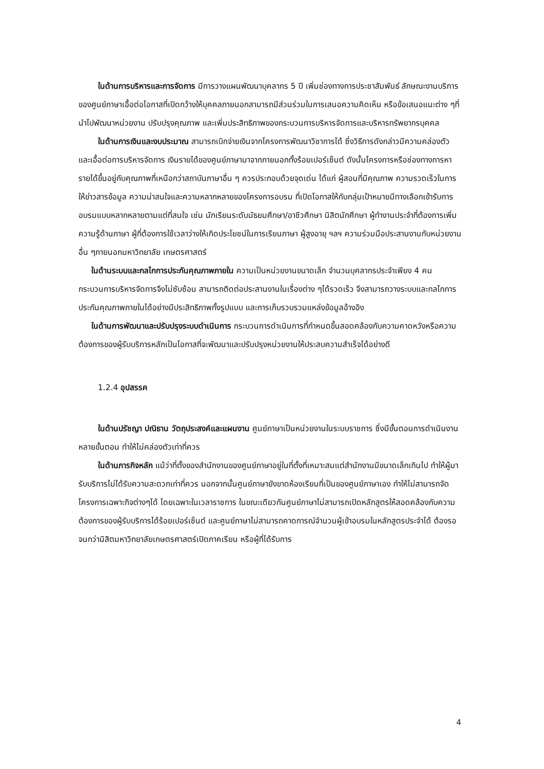ในด้านการบริหารและการจัดการ มีการวางแผนพัฒนาบุคลากร 5 ปี เพิ่มช่องทางการประชาสัมพันธ์ ลักษณะงานบริการของศูนย์ภาษาเอื้อต่อโอกาสที่เปิดกว้างให้บุคคลภายนอกสามารถมีส่วนร่วมในการเสนอความคิดเห็น หรือข้อเสนอแนะต่าง ๆที่นำไปพัฒนาหน่วยงาน ปรับปรุงคุณภาพ และเพิ่มประสิทธิภาพของกระบวนการบริหารจัดการและบริหารทรัพยากรบุคคล
ในด้านการเงินและงบประมาณ สามารถเบิกจ่ายเงินจากโครงการพัฒนาวิชาการได้ ซึ่งวิธีการดังกล่าวมีความคล่องตัว และเอื้อต่อการบริหารจัดการ เงินรายได้ของศูนย์ภาษามาจากภายนอกทั้งร้อยเปอร์เซ็นต์ ดังนั้นโครงการหรือช่องทางการหารายได้ขึ้นอยู่กับคุณภาพที่เหนือกว่าสถาบันภาษาอื่น ๆ ควรประกอบด้วยจุดเด่น ได้แก่ ผู้สอนที่มีคุณภาพ ความรวดเร็วในการให้ข่าวสารข้อมูล ความน่าสนใจและความหลากหลายของโครงการอบรม ที่เปิดโอกาสให้กับกลุ่มเป้าหมายมีทางเลือกเข้ารับการอบรมแบบหลากหลายตามแต่ที่สนใจ เช่น นักเรียนระดับมัธยมศึกษา/อาชีวศึกษา นิสิตนักศึกษา ผู้ทำงานประจำที่ต้องการเพิ่มความรู้ด้านภาษา ผู้ที่ต้องการใช้เวลาว่างให้เกิดประโยชน์ในการเรียนภาษา ผู้สูงอายุ ฯลฯ ความร่วมมือประสานงานกับหน่วยงานอื่น ๆภายนอกมหาวิทยาลัย เกษตรศาสตร์
ในด้านระบบและกลไกการประกันคุณภาพภายใน ความเป็นหน่วยงานขนาดเล็ก จำนวนบุคลากรประจำเพียง 4 คน กระบวนการบริหารจัดการจึงไม่ซับซ้อน สามารถติดต่อประสานงานในเรื่องต่าง ๆได้รวดเร็ว จึงสามารถวางระบบและกลไกการประกันคุณภาพภายในได้อย่างมีประสิทธิภาพทั้งรูปแบบ และการเก็บรวบรวมแหล่งข้อมูลอ้างอิง
ในด้านการพัฒนาและปรับปรุงระบบดำเนินการ กระบวนการดำเนินการที่กำหนดขึ้นสอดคล้องกับความคาดหวังหรือความต้องการของผู้รับบริการหลักเป็นโอกาสที่จะพัฒนาและปรับปรุงหน่วยงานให้ประสบความสำเร็จได้อย่างดี
1.2.4 อุปสรรค
ในด้านปรัชญา ปณิธาน วัตถุประสงค์และแผนงาน ศูนย์ภาษาเป็นหน่วยงานในระบบราชการ ซึ่งมีขั้นตอนการดำเนินงานหลายขั้นตอน ทำให้ไม่คล่องตัวเท่าที่ควร
ในด้านภารกิจหลัก แม้ว่าที่ตั้งของสำนักงานของศูนย์ภาษาอยู่ในที่ตั้งที่เหมาะสมแต่สำนักงานมีขนาดเล็กเกินไป ทำให้ผู้มารับบริการไม่ได้รับความสะดวกเท่าที่ควร นอกจากนั้นศูนย์ภาษายังขาดห้องเรียนที่เป็นของศูนย์ภาษาเอง ทำให้ไม่สามารถจัดโครงการเฉพาะกิจต่างๆได้ โดยเฉพาะในเวลาราชการ ในขณะเดียวกันศูนย์ภาษาไม่สามารถเปิดหลักสูตรให้สอดคล้องกับความต้องการของผู้รับบริการได้ร้อยเปอร์เซ็นต์ และศูนย์ภาษาไม่สามารถคาดการณ์จำนวนผู้เข้าอบรมในหลักสูตรประจำได้ ต้องรอจนกว่านิสิตมหาวิทยาลัยเกษตรศาสตร์เปิดภาคเรียน หรือผู้ที่ได้รับการ
4